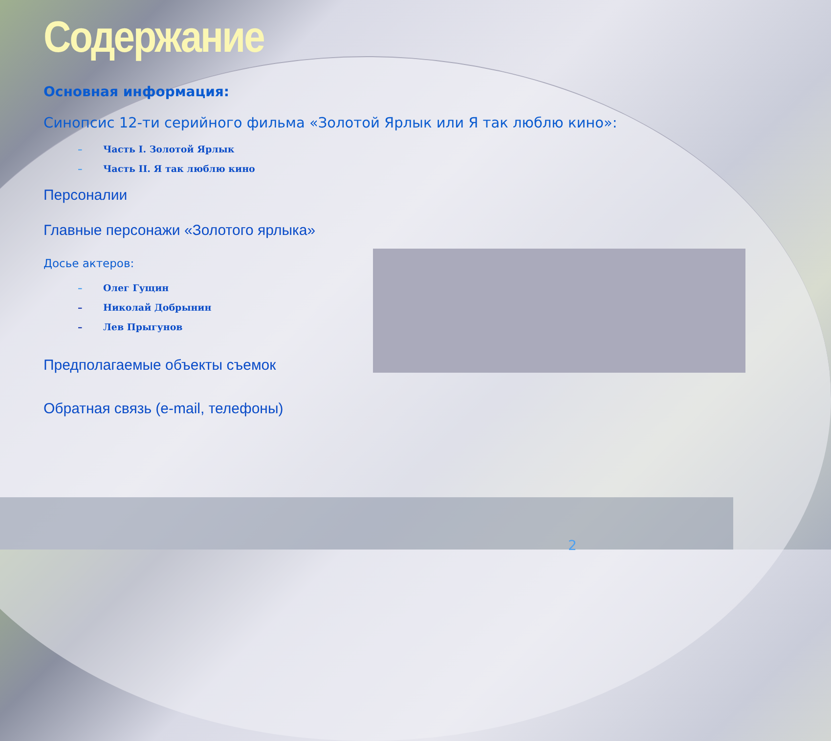Содержание
Основная информация:
Синопсис 12-ти серийного фильма «Золотой Ярлык или Я так люблю кино»:
– Часть I. Золотой Ярлык
– Часть II. Я так люблю кино
Персоналии
Главные персонажи «Золотого ярлыка»
Досье актеров:
– Олег Гущин
– Николай Добрынин
– Лев Прыгунов
Предполагаемые объекты съемок
Обратная связь (e-mail, телефоны)
2